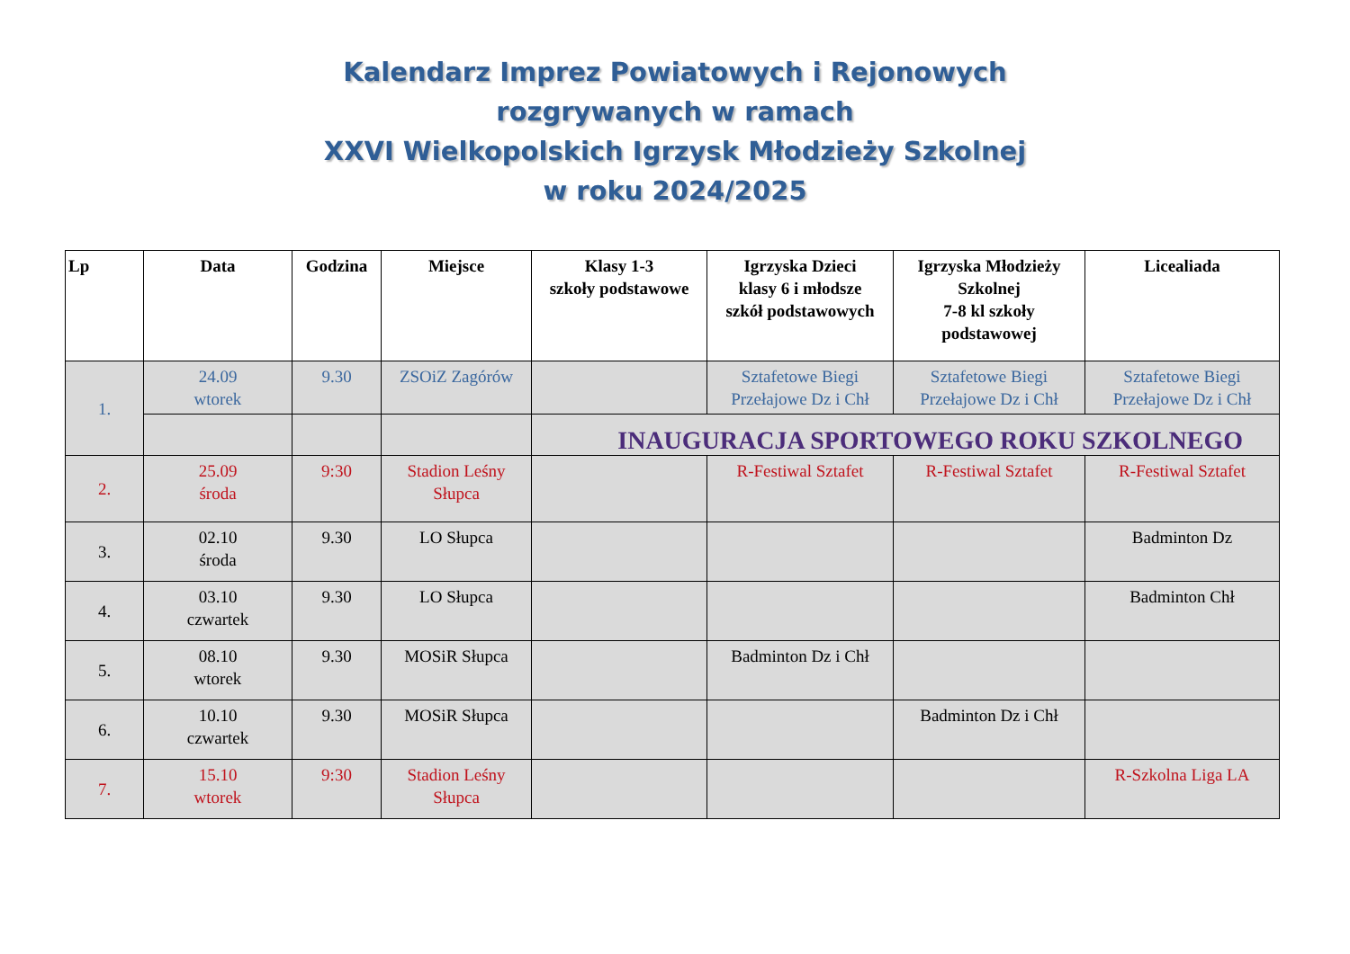Kalendarz Imprez Powiatowych i Rejonowych
rozgrywanych w ramach
XXVI Wielkopolskich Igrzysk Młodzieży Szkolnej
w roku 2024/2025
| Lp | Data | Godzina | Miejsce | Klasy 1-3 szkoły podstawowe | Igrzyska Dzieci klasy 6 i młodsze szkół podstawowych | Igrzyska Młodzieży Szkolnej 7-8 kl szkoły podstawowej | Licealiada |
| --- | --- | --- | --- | --- | --- | --- | --- |
| 1. | 24.09 wtorek | 9.30 | ZSOiZ Zagórów | | Sztafetowe Biegi Przełajowe Dz i Chł | Sztafetowe Biegi Przełajowe Dz i Chł | Sztafetowe Biegi Przełajowe Dz i Chł |
| | | | | INAUGURACJA SPORTOWEGO ROKU SZKOLNEGO | | | |
| 2. | 25.09 środa | 9:30 | Stadion Leśny Słupca | | R-Festiwal Sztafet | R-Festiwal Sztafet | R-Festiwal Sztafet |
| 3. | 02.10 środa | 9.30 | LO Słupca | | | | Badminton Dz |
| 4. | 03.10 czwartek | 9.30 | LO Słupca | | | | Badminton Chł |
| 5. | 08.10 wtorek | 9.30 | MOSiR Słupca | | Badminton Dz i Chł | | |
| 6. | 10.10 czwartek | 9.30 | MOSiR Słupca | | | Badminton Dz i Chł | |
| 7. | 15.10 wtorek | 9:30 | Stadion Leśny Słupca | | | | R-Szkolna Liga LA |